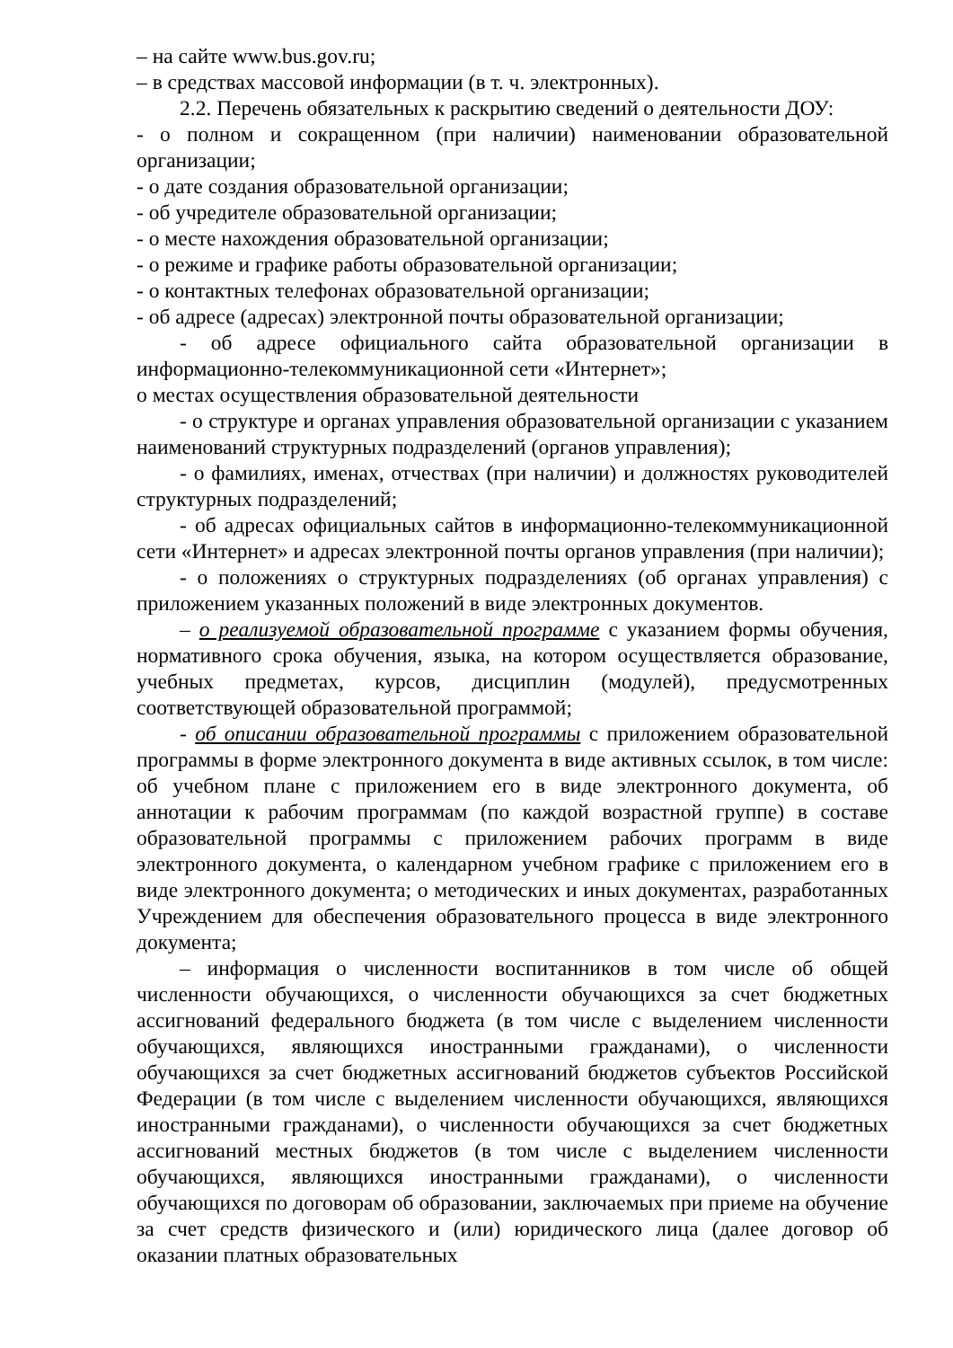– на сайте www.bus.gov.ru;
– в средствах массовой информации (в т. ч. электронных).
2.2. Перечень обязательных к раскрытию сведений о деятельности ДОУ:
- о полном и сокращенном (при наличии) наименовании образовательной организации;
- о дате создания образовательной организации;
- об учредителе образовательной организации;
- о месте нахождения образовательной организации;
- о режиме и графике работы образовательной организации;
- о контактных телефонах образовательной организации;
- об адресе (адресах) электронной почты образовательной организации;
- об адресе официального сайта образовательной организации в информационно-телекоммуникационной сети «Интернет»;
о местах осуществления образовательной деятельности
- о структуре и органах управления образовательной организации с указанием наименований структурных подразделений (органов управления);
- о фамилиях, именах, отчествах (при наличии) и должностях руководителей структурных подразделений;
- об адресах официальных сайтов в информационно-телекоммуникационной сети «Интернет» и адресах электронной почты органов управления (при наличии);
- о положениях о структурных подразделениях (об органах управления) с приложением указанных положений в виде электронных документов.
– о реализуемой образовательной программе с указанием формы обучения, нормативного срока обучения, языка, на котором осуществляется образование, учебных предметах, курсов, дисциплин (модулей), предусмотренных соответствующей образовательной программой;
- об описании образовательной программы с приложением образовательной программы в форме электронного документа в виде активных ссылок, в том числе: об учебном плане с приложением его в виде электронного документа, об аннотации к рабочим программам (по каждой возрастной группе) в составе образовательной программы с приложением рабочих программ в виде электронного документа, о календарном учебном графике с приложением его в виде электронного документа; о методических и иных документах, разработанных Учреждением для обеспечения образовательного процесса в виде электронного документа;
– информация о численности воспитанников в том числе об общей численности обучающихся, о численности обучающихся за счет бюджетных ассигнований федерального бюджета (в том числе с выделением численности обучающихся, являющихся иностранными гражданами), о численности обучающихся за счет бюджетных ассигнований бюджетов субъектов Российской Федерации (в том числе с выделением численности обучающихся, являющихся иностранными гражданами), о численности обучающихся за счет бюджетных ассигнований местных бюджетов (в том числе с выделением численности обучающихся, являющихся иностранными гражданами), о численности обучающихся по договорам об образовании, заключаемых при приеме на обучение за счет средств физического и (или) юридического лица (далее договор об оказании платных образовательных